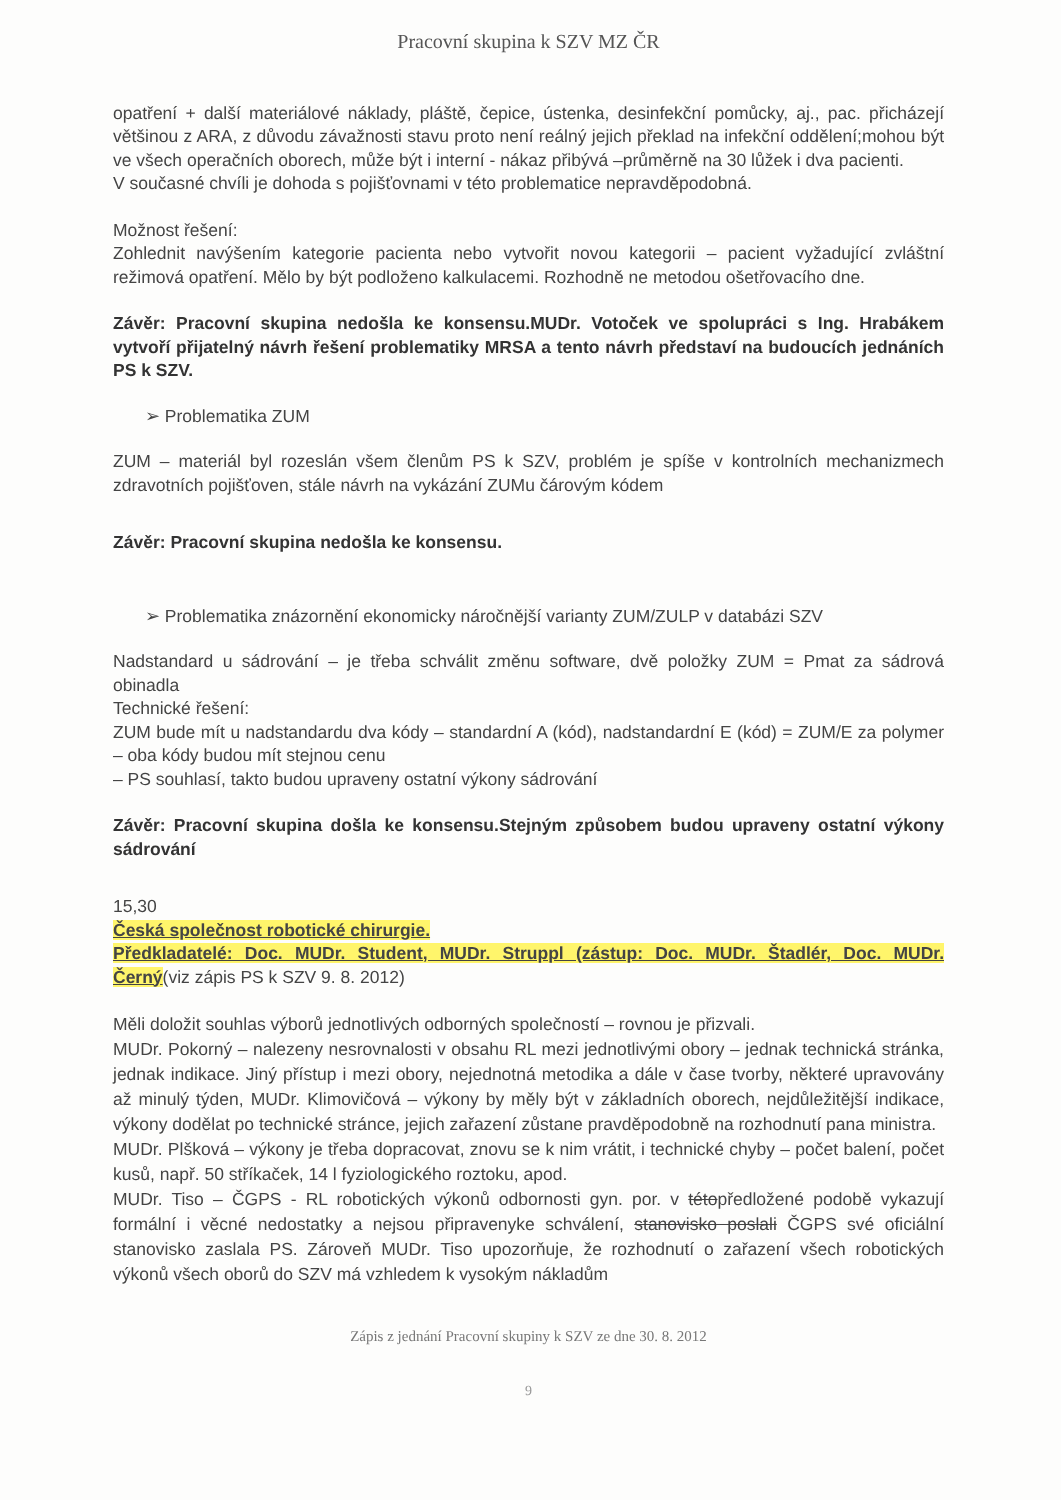Pracovní skupina k SZV MZ ČR
opatření + další materiálové náklady, pláště, čepice, ústenka, desinfekční pomůcky, aj., pac. přicházejí většinou z ARA, z důvodu závažnosti stavu proto není reálný jejich překlad na infekční oddělení;mohou být ve všech operačních oborech, může být i interní - nákaz přibývá –průměrně na 30 lůžek i dva pacienti.
V současné chvíli je dohoda s pojišťovnami v této problematice nepravděpodobná.
Možnost řešení:
Zohlednit navýšením kategorie pacienta nebo vytvořit novou kategorii – pacient vyžadující zvláštní režimová opatření. Mělo by být podloženo kalkulacemi. Rozhodně ne metodou ošetřovacího dne.
Závěr: Pracovní skupina nedošla ke konsensu.MUDr. Votoček ve spolupráci s Ing. Hrabákem vytvoří přijatelný návrh řešení problematiky MRSA a tento návrh představí na budoucích jednáních PS k SZV.
➢ Problematika ZUM
ZUM – materiál byl rozeslán všem členům PS k SZV, problém je spíše v kontrolních mechanizmech zdravotních pojišťoven, stále návrh na vykázání ZUMu čárovým kódem
Závěr: Pracovní skupina nedošla ke konsensu.
➢ Problematika znázornění ekonomicky náročnější varianty ZUM/ZULP v databázi SZV
Nadstandard u sádrování – je třeba schválit změnu software, dvě položky ZUM = Pmat za sádrová obinadla
Technické řešení:
ZUM bude mít u nadstandardu dva kódy – standardní A (kód), nadstandardní E (kód) = ZUM/E za polymer – oba kódy budou mít stejnou cenu
– PS souhlasí, takto budou upraveny ostatní výkony sádrování
Závěr: Pracovní skupina došla ke konsensu.Stejným způsobem budou upraveny ostatní výkony sádrování
15,30
Česká společnost robotické chirurgie.
Předkladatelé: Doc. MUDr. Student, MUDr. Struppl (zástup: Doc. MUDr. Štadlér, Doc. MUDr. Černý(viz zápis PS k SZV 9. 8. 2012)
Měli doložit souhlas výborů jednotlivých odborných společností – rovnou je přizvali.
MUDr. Pokorný – nalezeny nesrovnalosti v obsahu RL mezi jednotlivými obory – jednak technická stránka, jednak indikace. Jiný přístup i mezi obory, nejednotná metodika a dále v čase tvorby, některé upravovány až minulý týden, MUDr. Klimovičová – výkony by měly být v základních oborech, nejdůležitější indikace, výkony dodělat po technické stránce, jejich zařazení zůstane pravděpodobně na rozhodnutí pana ministra.
MUDr. Plšková – výkony je třeba dopracovat, znovu se k nim vrátit, i technické chyby – počet balení, počet kusů, např. 50 stříkaček, 14 l fyziologického roztoku, apod.
MUDr. Tiso – ČGPS - RL robotických výkonů odbornosti gyn. por. v tétopředložené podobě vykazují formální i věcné nedostatky a nejsou připravenyke schválení, stanovisko poslali ČGPS své oficiální stanovisko zaslala PS. Zároveň MUDr. Tiso upozorňuje, že rozhodnutí o zařazení všech robotických výkonů všech oborů do SZV má vzhledem k vysokým nákladům
Zápis z jednání Pracovní skupiny k SZV ze dne 30. 8. 2012
9